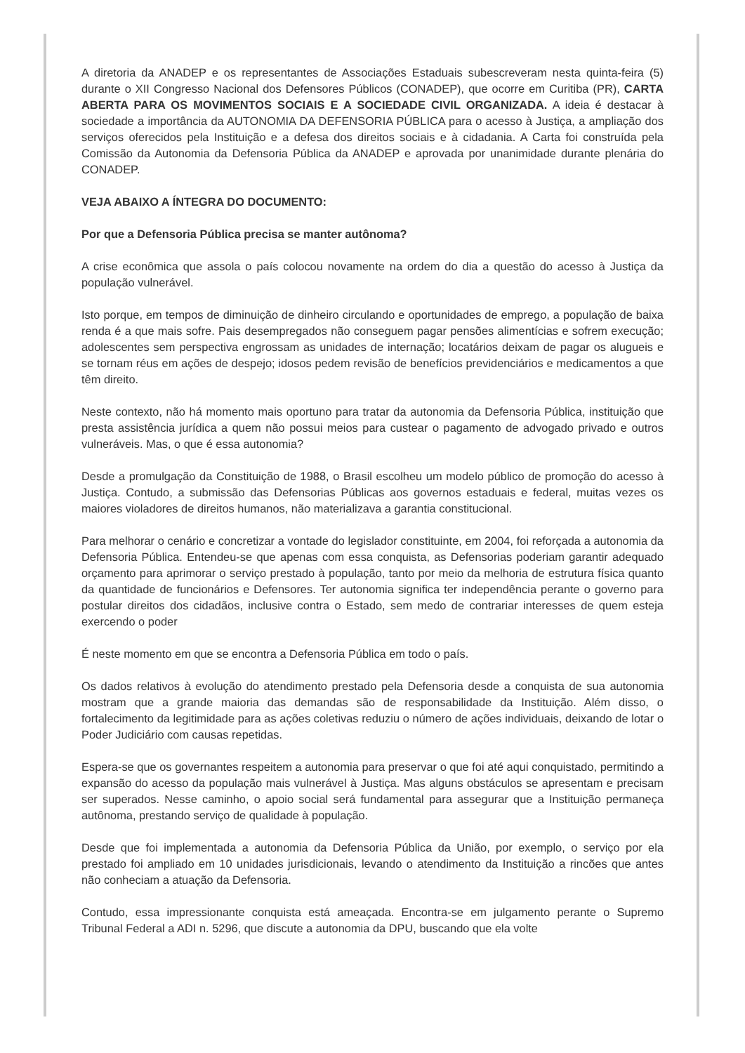A diretoria da ANADEP e os representantes de Associações Estaduais subescreveram nesta quinta-feira (5) durante o XII Congresso Nacional dos Defensores Públicos (CONADEP), que ocorre em Curitiba (PR), CARTA ABERTA PARA OS MOVIMENTOS SOCIAIS E A SOCIEDADE CIVIL ORGANIZADA. A ideia é destacar à sociedade a importância da AUTONOMIA DA DEFENSORIA PÚBLICA para o acesso à Justiça, a ampliação dos serviços oferecidos pela Instituição e a defesa dos direitos sociais e à cidadania. A Carta foi construída pela Comissão da Autonomia da Defensoria Pública da ANADEP e aprovada por unanimidade durante plenária do CONADEP.
VEJA ABAIXO A ÍNTEGRA DO DOCUMENTO:
Por que a Defensoria Pública precisa se manter autônoma?
A crise econômica que assola o país colocou novamente na ordem do dia a questão do acesso à Justiça da população vulnerável.
Isto porque, em tempos de diminuição de dinheiro circulando e oportunidades de emprego, a população de baixa renda é a que mais sofre. Pais desempregados não conseguem pagar pensões alimentícias e sofrem execução; adolescentes sem perspectiva engrossam as unidades de internação; locatários deixam de pagar os alugueis e se tornam réus em ações de despejo; idosos pedem revisão de benefícios previdenciários e medicamentos a que têm direito.
Neste contexto, não há momento mais oportuno para tratar da autonomia da Defensoria Pública, instituição que presta assistência jurídica a quem não possui meios para custear o pagamento de advogado privado e outros vulneráveis. Mas, o que é essa autonomia?
Desde a promulgação da Constituição de 1988, o Brasil escolheu um modelo público de promoção do acesso à Justiça. Contudo, a submissão das Defensorias Públicas aos governos estaduais e federal, muitas vezes os maiores violadores de direitos humanos, não materializava a garantia constitucional.
Para melhorar o cenário e concretizar a vontade do legislador constituinte, em 2004, foi reforçada a autonomia da Defensoria Pública. Entendeu-se que apenas com essa conquista, as Defensorias poderiam garantir adequado orçamento para aprimorar o serviço prestado à população, tanto por meio da melhoria de estrutura física quanto da quantidade de funcionários e Defensores. Ter autonomia significa ter independência perante o governo para postular direitos dos cidadãos, inclusive contra o Estado, sem medo de contrariar interesses de quem esteja exercendo o poder
É neste momento em que se encontra a Defensoria Pública em todo o país.
Os dados relativos à evolução do atendimento prestado pela Defensoria desde a conquista de sua autonomia mostram que a grande maioria das demandas são de responsabilidade da Instituição. Além disso, o fortalecimento da legitimidade para as ações coletivas reduziu o número de ações individuais, deixando de lotar o Poder Judiciário com causas repetidas.
Espera-se que os governantes respeitem a autonomia para preservar o que foi até aqui conquistado, permitindo a expansão do acesso da população mais vulnerável à Justiça. Mas alguns obstáculos se apresentam e precisam ser superados. Nesse caminho, o apoio social será fundamental para assegurar que a Instituição permaneça autônoma, prestando serviço de qualidade à população.
Desde que foi implementada a autonomia da Defensoria Pública da União, por exemplo, o serviço por ela prestado foi ampliado em 10 unidades jurisdicionais, levando o atendimento da Instituição a rincões que antes não conheciam a atuação da Defensoria.
Contudo, essa impressionante conquista está ameaçada. Encontra-se em julgamento perante o Supremo Tribunal Federal a ADI n. 5296, que discute a autonomia da DPU, buscando que ela volte